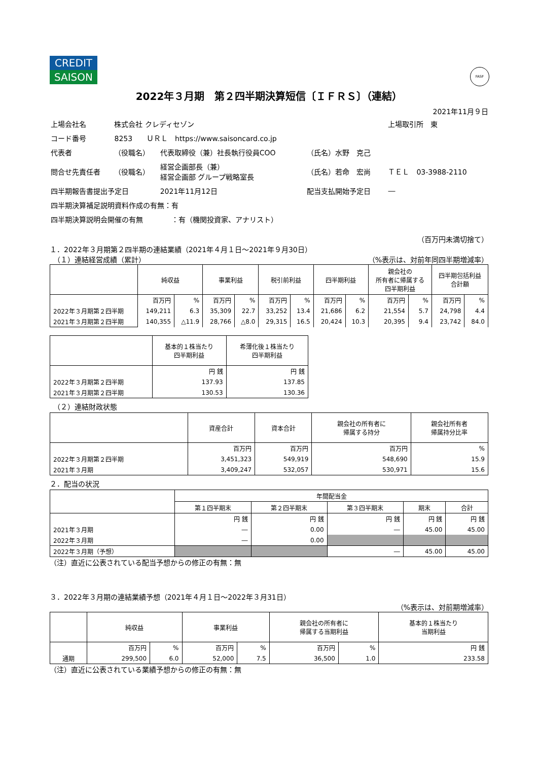CREDIT
SAISON
FASF
2022年３月期　第２四半期決算短信〔ＩＦＲＳ〕（連結）
2021年11月９日
| 上場会社名 | 株式会社 クレディセゾン | | | 上場取引所 東 |
| コード番号 | 8253 ＵＲＬ https://www.saisoncard.co.jp | | | |
| 代表者 | （役職名） | 代表取締役（兼）社長執行役員COO | （氏名）水野 克己 | |
| 問合せ先責任者 | （役職名） | 経営企画部長（兼） 経営企画部 グループ戦略室長 | （氏名）若命 宏尚 | ＴＥＬ 03-3988-2110 |
| 四半期報告書提出予定日 | | 2021年11月12日 | 配当支払開始予定日 | ― |
| 四半期決算補足説明資料作成の有無：有 | | | | |
| 四半期決算説明会開催の有無 ：有（機関投資家、アナリスト） | | | | |
（百万円未満切捨て）
１．2022年３月期第２四半期の連結業績（2021年４月１日～2021年９月30日）
　（１）連結経営成績（累計） （%表示は、対前年同四半期増減率）
| | 純収益 | | 事業利益 | | 税引前利益 | | 四半期利益 | | 親会社の 所有者に帰属する 四半期利益 | | 四半期包括利益 合計額 | |
| --- | --- | --- | --- | --- | --- | --- | --- | --- | --- | --- | --- | --- |
| | 百万円 | % | 百万円 | % | 百万円 | % | 百万円 | % | 百万円 | % | 百万円 | % |
| 2022年３月期第２四半期 | 149,211 | 6.3 | 35,309 | 22.7 | 33,252 | 13.4 | 21,686 | 6.2 | 21,554 | 5.7 | 24,798 | 4.4 |
| 2021年３月期第２四半期 | 140,355 | △11.9 | 28,766 | △8.0 | 29,315 | 16.5 | 20,424 | 10.3 | 20,395 | 9.4 | 23,742 | 84.0 |
| | 基本的１株当たり 四半期利益 | 希薄化後１株当たり 四半期利益 |
| --- | --- | --- |
| | 円 銭 | 円 銭 |
| 2022年３月期第２四半期 | 137.93 | 137.85 |
| 2021年３月期第２四半期 | 130.53 | 130.36 |
　（２）連結財政状態
| | 資産合計 | 資本合計 | 親会社の所有者に 帰属する持分 | 親会社所有者 帰属持分比率 |
| --- | --- | --- | --- | --- |
| | 百万円 | 百万円 | 百万円 | % |
| 2022年３月期第２四半期 | 3,451,323 | 549,919 | 548,690 | 15.9 |
| 2021年３月期 | 3,409,247 | 532,057 | 530,971 | 15.6 |
２．配当の状況
| | 年間配当金 | | | | |
| --- | --- | --- | --- | --- | --- |
| | 第１四半期末 | 第２四半期末 | 第３四半期末 | 期末 | 合計 |
| | 円 銭 | 円 銭 | 円 銭 | 円 銭 | 円 銭 |
| 2021年３月期 | ― | 0.00 | ― | 45.00 | 45.00 |
| 2022年３月期 | ― | 0.00 | | | |
| 2022年３月期（予想） | | | ― | 45.00 | 45.00 |
（注）直近に公表されている配当予想からの修正の有無：無
３．2022年３月期の連結業績予想（2021年４月１日～2022年３月31日）
（%表示は、対前期増減率）
| | 純収益 | | 事業利益 | | 親会社の所有者に 帰属する当期利益 | | 基本的１株当たり 当期利益 |
| --- | --- | --- | --- | --- | --- | --- | --- |
| | 百万円 | % | 百万円 | % | 百万円 | % | 円 銭 |
| 通期 | 299,500 | 6.0 | 52,000 | 7.5 | 36,500 | 1.0 | 233.58 |
（注）直近に公表されている業績予想からの修正の有無：無